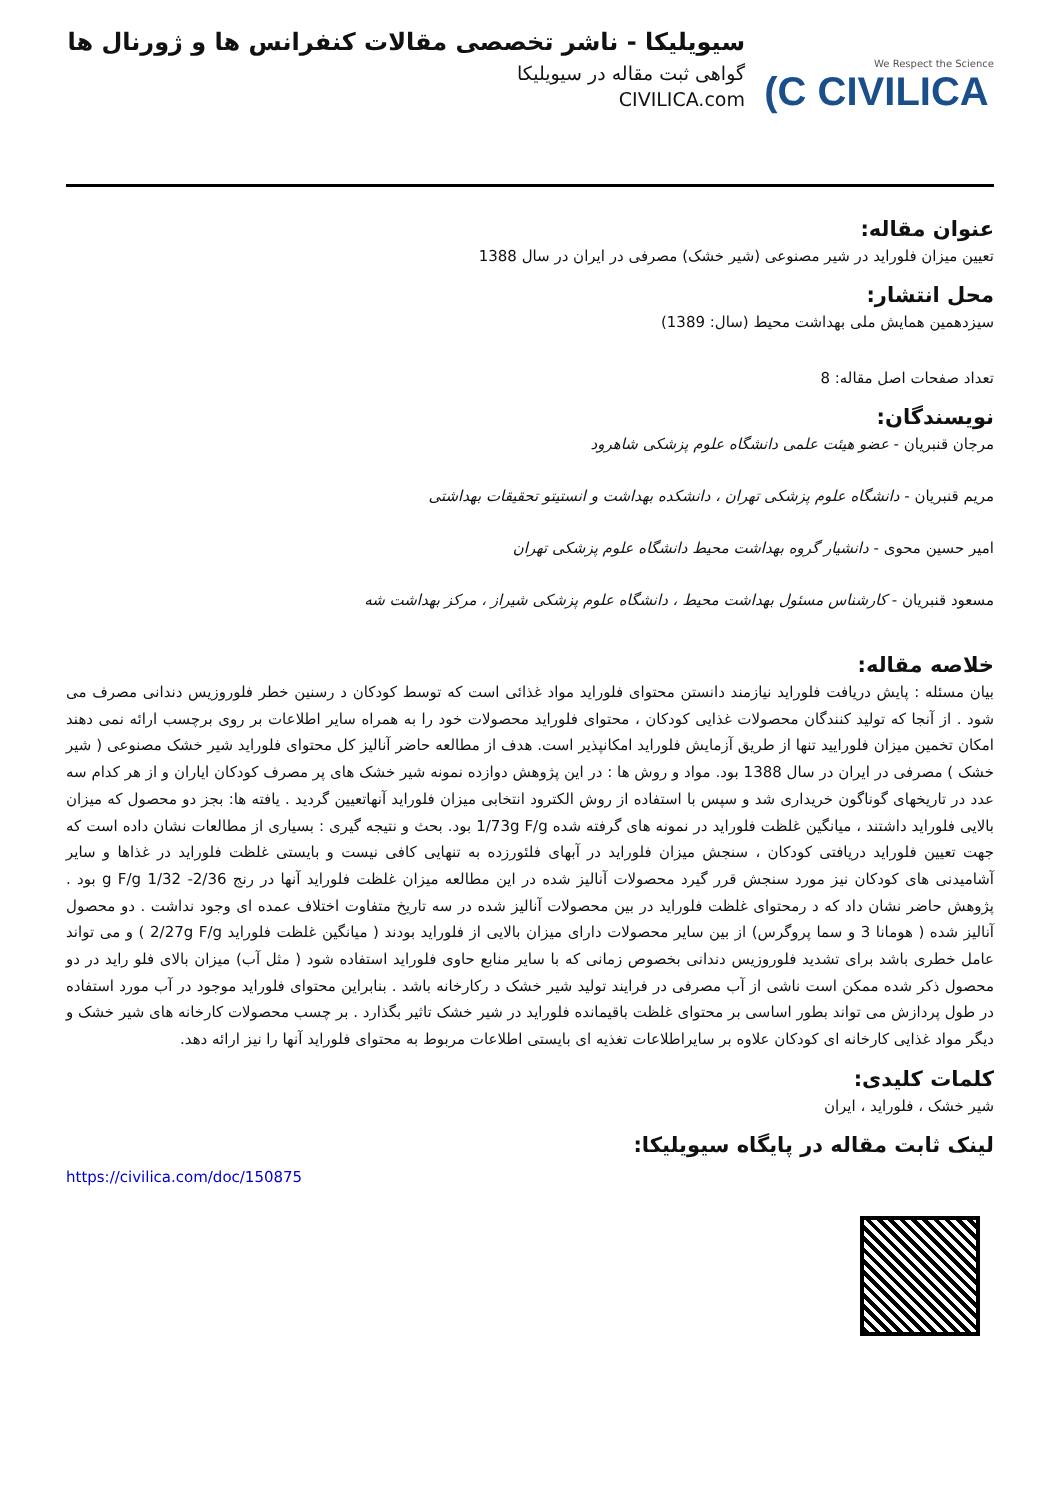We Respect the Science
(C CIVILICA
سیویلیکا - ناشر تخصصی مقالات کنفرانس ها و ژورنال ها
گواهی ثبت مقاله در سیویلیکا
CIVILICA.com
عنوان مقاله:
تعیین میزان فلوراید در شیر مصنوعی (شیر خشک) مصرفی در ایران در سال 1388
محل انتشار:
سیزدهمین همایش ملی بهداشت محیط (سال: 1389)
تعداد صفحات اصل مقاله: 8
نویسندگان:
مرجان قنبریان - عضو هیئت علمی دانشگاه علوم پزشکی شاهرود
مریم قنبریان - دانشگاه علوم پزشکی تهران ، دانشکده بهداشت و انستیتو تحقیقات بهداشتی
امیر حسین محوی - دانشیار گروه بهداشت محیط دانشگاه علوم پزشکی تهران
مسعود قنبریان - کارشناس مسئول بهداشت محیط ، دانشگاه علوم پزشکی شیراز ، مرکز بهداشت شه
خلاصه مقاله:
بیان مسئله : پایش دریافت فلوراید نیازمند دانستن محتوای فلوراید مواد غذائی است که توسط کودکان د رسنین خطر فلوروزیس دندانی مصرف می شود . از آنجا که تولید کنندگان محصولات غذایی کودکان ، محتوای فلوراید محصولات خود را به همراه سایر اطلاعات بر روی برچسب ارائه نمی دهند امکان تخمین میزان فلوراييد تنها از طریق آزمایش فلوراید امکانپذیر است. هدف از مطالعه حاضر آنالیز کل محتوای فلوراید شیر خشک مصنوعی ( شیر خشک ) مصرفی در ایران در سال 1388 بود. مواد و روش ها : در این پژوهش دوازده نمونه شیر خشک های پر مصرف کودکان ایاران و از هر کدام سه عدد در تاریخهای گوناگون خریداری شد و سپس با استفاده از روش الکترود انتخابی میزان فلوراید آنهاتعیین گردید . یافته ها: بجز دو محصول که میزان بالایی فلوراید داشتند ، میانگین غلظت فلوراید در نمونه های گرفته شده 1/73g F/g بود. بحث و نتیجه گیری : بسیاری از مطالعات نشان داده است که جهت تعیین فلوراید دریافتی کودکان ، سنجش میزان فلوراید در آبهای فلئورزده به تنهایی کافی نیست و بایستی غلظت فلوراید در غذاها و سایر آشامیدنی های کودکان نیز مورد سنجش قرر گیرد محصولات آنالیز شده در این مطالعه میزان غلظت فلوراید آنها در رنج 2/36- g F/g 1/32 بود . پژوهش حاضر نشان داد که د رمحتوای غلظت فلوراید در بین محصولات آنالیز شده در سه تاریخ متفاوت اختلاف عمده ای وجود نداشت . دو محصول آنالیز شده ( هومانا 3 و سما پروگرس) از بین سایر محصولات دارای میزان بالایی از فلوراید بودند ( میانگین غلظت فلوراید 2/27g F/g ) و می تواند عامل خطری باشد برای تشدید فلوروزیس دندانی بخصوص زمانی که با سایر منابع حاوی فلوراید استفاده شود ( مثل آب) میزان بالای فلو راید در دو محصول ذکر شده ممکن است ناشی از آب مصرفی در فرایند تولید شیر خشک د رکارخانه باشد . بنابراین محتوای فلوراید موجود در آب مورد استفاده در طول پردازش می تواند بطور اساسی بر محتوای غلظت باقیمانده فلوراید در شیر خشک تاثیر بگذارد . بر چسب محصولات کارخانه های شیر خشک و دیگر مواد غذایی کارخانه ای کودکان علاوه بر سایراطلاعات تغذیه ای بایستی اطلاعات مربوط به محتوای فلوراید آنها را نیز ارائه دهد.
کلمات کلیدی:
شیر خشک ، فلوراید ، ایران
لینک ثابت مقاله در پایگاه سیویلیکا:
https://civilica.com/doc/150875